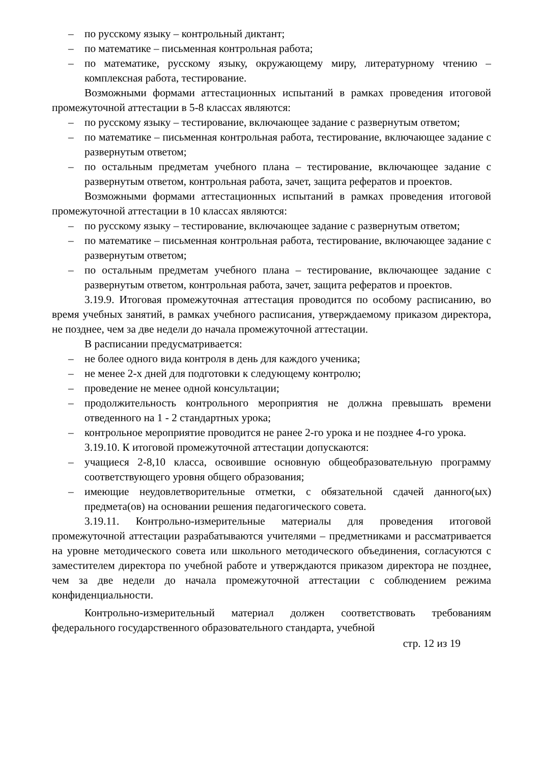– по русскому языку – контрольный диктант;
– по математике – письменная контрольная работа;
– по математике, русскому языку, окружающему миру, литературному чтению – комплексная работа, тестирование.
Возможными формами аттестационных испытаний в рамках проведения итоговой промежуточной аттестации в 5-8 классах являются:
– по русскому языку – тестирование, включающее задание с развернутым ответом;
– по математике – письменная контрольная работа, тестирование, включающее задание с развернутым ответом;
– по остальным предметам учебного плана – тестирование, включающее задание с развернутым ответом, контрольная работа, зачет, защита рефератов и проектов.
Возможными формами аттестационных испытаний в рамках проведения итоговой промежуточной аттестации в 10 классах являются:
– по русскому языку – тестирование, включающее задание с развернутым ответом;
– по математике – письменная контрольная работа, тестирование, включающее задание с развернутым ответом;
– по остальным предметам учебного плана – тестирование, включающее задание с развернутым ответом, контрольная работа, зачет, защита рефератов и проектов.
3.19.9. Итоговая промежуточная аттестация проводится по особому расписанию, во время учебных занятий, в рамках учебного расписания, утверждаемому приказом директора, не позднее, чем за две недели до начала промежуточной аттестации.
В расписании предусматривается:
– не более одного вида контроля в день для каждого ученика;
– не менее 2-х дней для подготовки к следующему контролю;
– проведение не менее одной консультации;
– продолжительность контрольного мероприятия не должна превышать времени отведенного на 1 - 2 стандартных урока;
– контрольное мероприятие проводится не ранее 2-го урока и не позднее 4-го урока.
3.19.10. К итоговой промежуточной аттестации допускаются:
– учащиеся 2-8,10 класса, освоившие основную общеобразовательную программу соответствующего уровня общего образования;
– имеющие неудовлетворительные отметки, с обязательной сдачей данного(ых) предмета(ов) на основании решения педагогического совета.
3.19.11. Контрольно-измерительные материалы для проведения итоговой промежуточной аттестации разрабатываются учителями – предметниками и рассматривается на уровне методического совета или школьного методического объединения, согласуются с заместителем директора по учебной работе и утверждаются приказом директора не позднее, чем за две недели до начала промежуточной аттестации с соблюдением режима конфиденциальности.
Контрольно-измерительный материал должен соответствовать требованиям федерального государственного образовательного стандарта, учебной
стр. 12 из 19